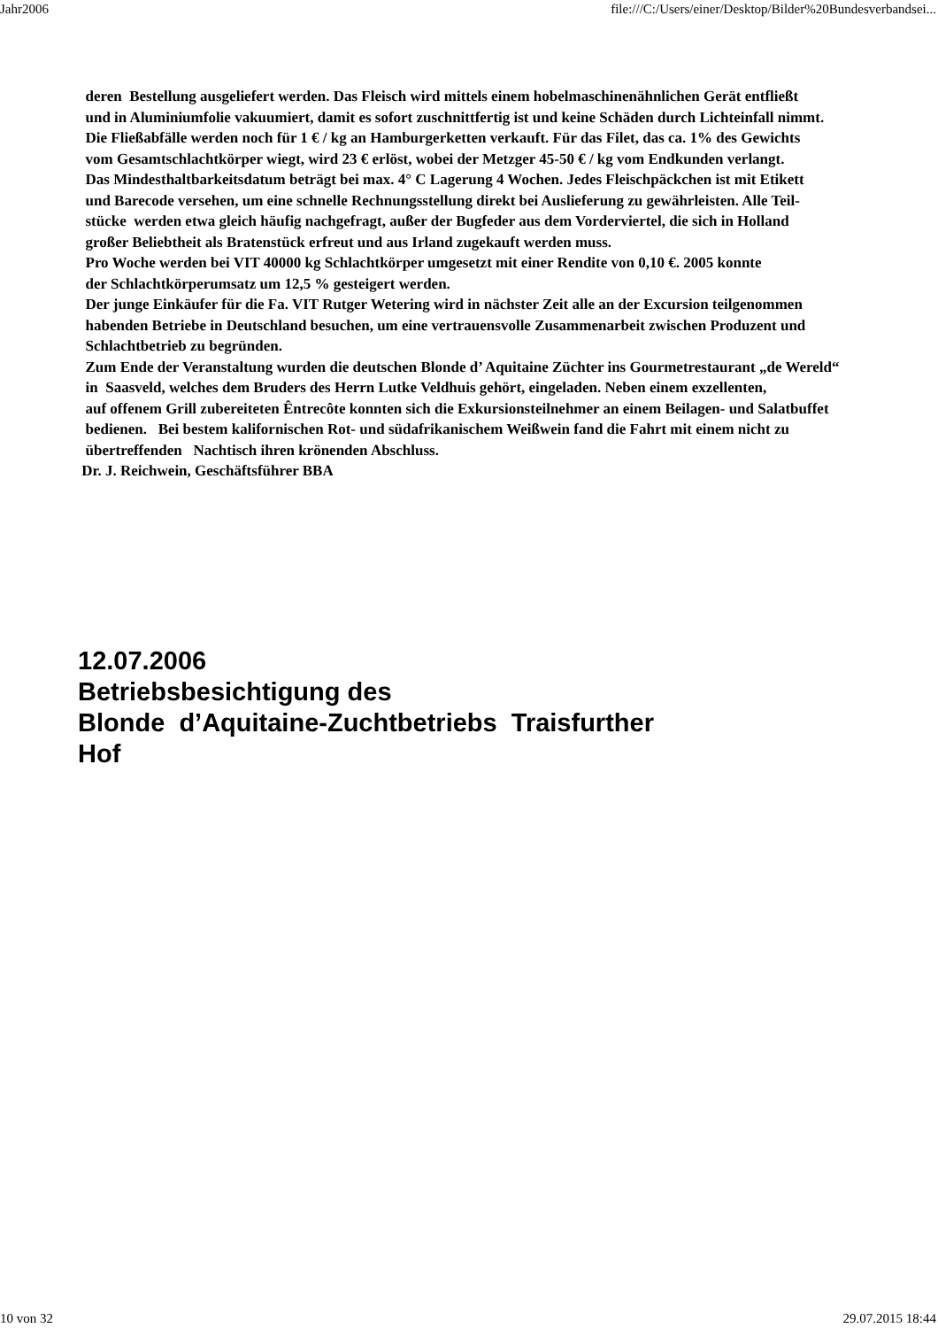Jahr2006 file:///C:/Users/einer/Desktop/Bilder%20Bundesverbandsei...
deren Bestellung ausgeliefert werden. Das Fleisch wird mittels einem hobelmaschinenähnlichen Gerät entfließt
und in Aluminiumfolie vakuumiert, damit es sofort zuschnittfertig ist und keine Schäden durch Lichteinfall nimmt.
Die Fließabfälle werden noch für 1 € / kg an Hamburgerketten verkauft. Für das Filet, das ca. 1% des Gewichts
vom Gesamtschlachtkörper wiegt, wird 23 € erlöst, wobei der Metzger 45-50 € / kg vom Endkunden verlangt.
Das Mindesthaltbarkeitsdatum beträgt bei max. 4° C Lagerung 4 Wochen. Jedes Fleischpäckchen ist mit Etikett
und Barecode versehen, um eine schnelle Rechnungsstellung direkt bei Auslieferung zu gewährleisten. Alle Teil-
stücke werden etwa gleich häufig nachgefragt, außer der Bugfeder aus dem Vorderviertel, die sich in Holland
großer Beliebtheit als Bratenstück erfreut und aus Irland zugekauft werden muss.
Pro Woche werden bei VIT 40000 kg Schlachtkörper umgesetzt mit einer Rendite von 0,10 €. 2005 konnte
der Schlachtkörperumsatz um 12,5 % gesteigert werden.
Der junge Einkäufer für die Fa. VIT Rutger Wetering wird in nächster Zeit alle an der Excursion teilgenommen
habenden Betriebe in Deutschland besuchen, um eine vertrauensvolle Zusammenarbeit zwischen Produzent und
Schlachtbetrieb zu begründen.
Zum Ende der Veranstaltung wurden die deutschen Blonde d’ Aquitaine Züchter ins Gourmetrestaurant „de Wereld“
in Saasveld, welches dem Bruders des Herrn Lutke Veldhuis gehört, eingeladen. Neben einem exzellenten,
auf offenem Grill zubereiteten Êntrecôte konnten sich die Exkursionsteilnehmer an einem Beilagen- und Salatbuffet
bedienen. Bei bestem kalifornischen Rot- und südafrikanischem Weißwein fand die Fahrt mit einem nicht zu
übertreffenden Nachtisch ihren krönenden Abschluss.
Dr. J. Reichwein, Geschäftsführer BBA
12.07.2006
Betriebsbesichtigung des
Blonde d’Aquitaine-Zuchtbetriebs Traisfurther
Hof
10 von 32 29.07.2015 18:44